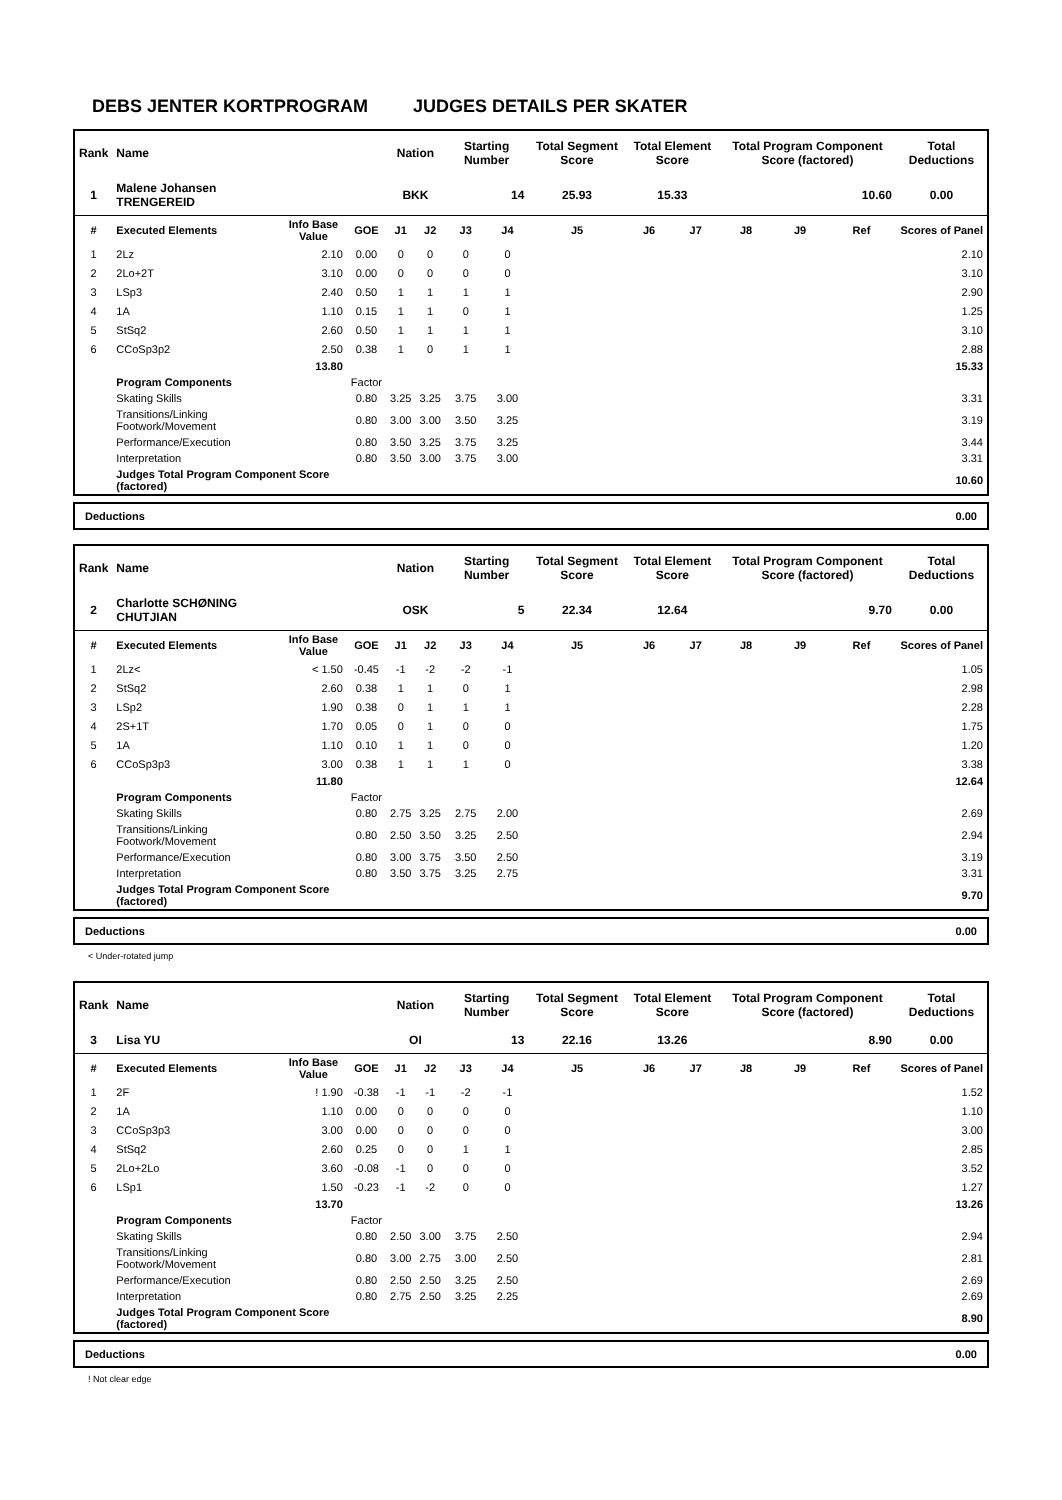DEBS JENTER KORTPROGRAM JUDGES DETAILS PER SKATER
| Rank | Name | | | Nation | | Starting Number | | Total Segment Score | Total Element Score | | Total Program Component Score (factored) | | | Total Deductions |
| --- | --- | --- | --- | --- | --- | --- | --- | --- | --- | --- | --- | --- | --- | --- |
| 1 | Malene Johansen TRENGEREID | | | BKK | | 14 | | 25.93 | 15.33 | | 10.60 | | | 0.00 |
| # | Executed Elements | Info Base Value | GOE | J1 | J2 | J3 | J4 | J5 | J6 | J7 | J8 | J9 | Ref | Scores of Panel |
| 1 | 2Lz | 2.10 | 0.00 | 0 | 0 | 0 | 0 | | | | | | | 2.10 |
| 2 | 2Lo+2T | 3.10 | 0.00 | 0 | 0 | 0 | 0 | | | | | | | 3.10 |
| 3 | LSp3 | 2.40 | 0.50 | 1 | 1 | 1 | 1 | | | | | | | 2.90 |
| 4 | 1A | 1.10 | 0.15 | 1 | 1 | 0 | 1 | | | | | | | 1.25 |
| 5 | StSq2 | 2.60 | 0.50 | 1 | 1 | 1 | 1 | | | | | | | 3.10 |
| 6 | CCoSp3p2 | 2.50 | 0.38 | 1 | 0 | 1 | 1 | | | | | | | 2.88 |
| | | 13.80 | | | | | | | | | | | | 15.33 |
| | Program Components | | Factor | | | | | | | | | | | |
| | Skating Skills | | 0.80 | 3.25 | 3.25 | 3.75 | 3.00 | | | | | | | 3.31 |
| | Transitions/Linking Footwork/Movement | | 0.80 | 3.00 | 3.00 | 3.50 | 3.25 | | | | | | | 3.19 |
| | Performance/Execution | | 0.80 | 3.50 | 3.25 | 3.75 | 3.25 | | | | | | | 3.44 |
| | Interpretation | | 0.80 | 3.50 | 3.00 | 3.75 | 3.00 | | | | | | | 3.31 |
| | Judges Total Program Component Score (factored) | | | | | | | | | | | | | 10.60 |
Deductions 0.00
| Rank | Name | | | Nation | | Starting Number | | Total Segment Score | Total Element Score | | Total Program Component Score (factored) | | | Total Deductions |
| --- | --- | --- | --- | --- | --- | --- | --- | --- | --- | --- | --- | --- | --- | --- |
| 2 | Charlotte SCHØNING CHUTJIAN | | | OSK | | 5 | | 22.34 | 12.64 | | 9.70 | | | 0.00 |
| # | Executed Elements | Info Base Value | GOE | J1 | J2 | J3 | J4 | J5 | J6 | J7 | J8 | J9 | Ref | Scores of Panel |
| 1 | 2Lz< | < 1.50 | -0.45 | -1 | -2 | -2 | -1 | | | | | | | 1.05 |
| 2 | StSq2 | 2.60 | 0.38 | 1 | 1 | 0 | 1 | | | | | | | 2.98 |
| 3 | LSp2 | 1.90 | 0.38 | 0 | 1 | 1 | 1 | | | | | | | 2.28 |
| 4 | 2S+1T | 1.70 | 0.05 | 0 | 1 | 0 | 0 | | | | | | | 1.75 |
| 5 | 1A | 1.10 | 0.10 | 1 | 1 | 0 | 0 | | | | | | | 1.20 |
| 6 | CCoSp3p3 | 3.00 | 0.38 | 1 | 1 | 1 | 0 | | | | | | | 3.38 |
| | | 11.80 | | | | | | | | | | | | 12.64 |
| | Program Components | | Factor | | | | | | | | | | | |
| | Skating Skills | | 0.80 | 2.75 | 3.25 | 2.75 | 2.00 | | | | | | | 2.69 |
| | Transitions/Linking Footwork/Movement | | 0.80 | 2.50 | 3.50 | 3.25 | 2.50 | | | | | | | 2.94 |
| | Performance/Execution | | 0.80 | 3.00 | 3.75 | 3.50 | 2.50 | | | | | | | 3.19 |
| | Interpretation | | 0.80 | 3.50 | 3.75 | 3.25 | 2.75 | | | | | | | 3.31 |
| | Judges Total Program Component Score (factored) | | | | | | | | | | | | | 9.70 |
Deductions 0.00
< Under-rotated jump
| Rank | Name | | | Nation | | Starting Number | | Total Segment Score | Total Element Score | | Total Program Component Score (factored) | | | Total Deductions |
| --- | --- | --- | --- | --- | --- | --- | --- | --- | --- | --- | --- | --- | --- | --- |
| 3 | Lisa YU | | | OI | | 13 | | 22.16 | 13.26 | | 8.90 | | | 0.00 |
| # | Executed Elements | Info Base Value | GOE | J1 | J2 | J3 | J4 | J5 | J6 | J7 | J8 | J9 | Ref | Scores of Panel |
| 1 | 2F | ! 1.90 | -0.38 | -1 | -1 | -2 | -1 | | | | | | | 1.52 |
| 2 | 1A | 1.10 | 0.00 | 0 | 0 | 0 | 0 | | | | | | | 1.10 |
| 3 | CCoSp3p3 | 3.00 | 0.00 | 0 | 0 | 0 | 0 | | | | | | | 3.00 |
| 4 | StSq2 | 2.60 | 0.25 | 0 | 0 | 1 | 1 | | | | | | | 2.85 |
| 5 | 2Lo+2Lo | 3.60 | -0.08 | -1 | 0 | 0 | 0 | | | | | | | 3.52 |
| 6 | LSp1 | 1.50 | -0.23 | -1 | -2 | 0 | 0 | | | | | | | 1.27 |
| | | 13.70 | | | | | | | | | | | | 13.26 |
| | Program Components | | Factor | | | | | | | | | | | |
| | Skating Skills | | 0.80 | 2.50 | 3.00 | 3.75 | 2.50 | | | | | | | 2.94 |
| | Transitions/Linking Footwork/Movement | | 0.80 | 3.00 | 2.75 | 3.00 | 2.50 | | | | | | | 2.81 |
| | Performance/Execution | | 0.80 | 2.50 | 2.50 | 3.25 | 2.50 | | | | | | | 2.69 |
| | Interpretation | | 0.80 | 2.75 | 2.50 | 3.25 | 2.25 | | | | | | | 2.69 |
| | Judges Total Program Component Score (factored) | | | | | | | | | | | | | 8.90 |
Deductions 0.00
! Not clear edge